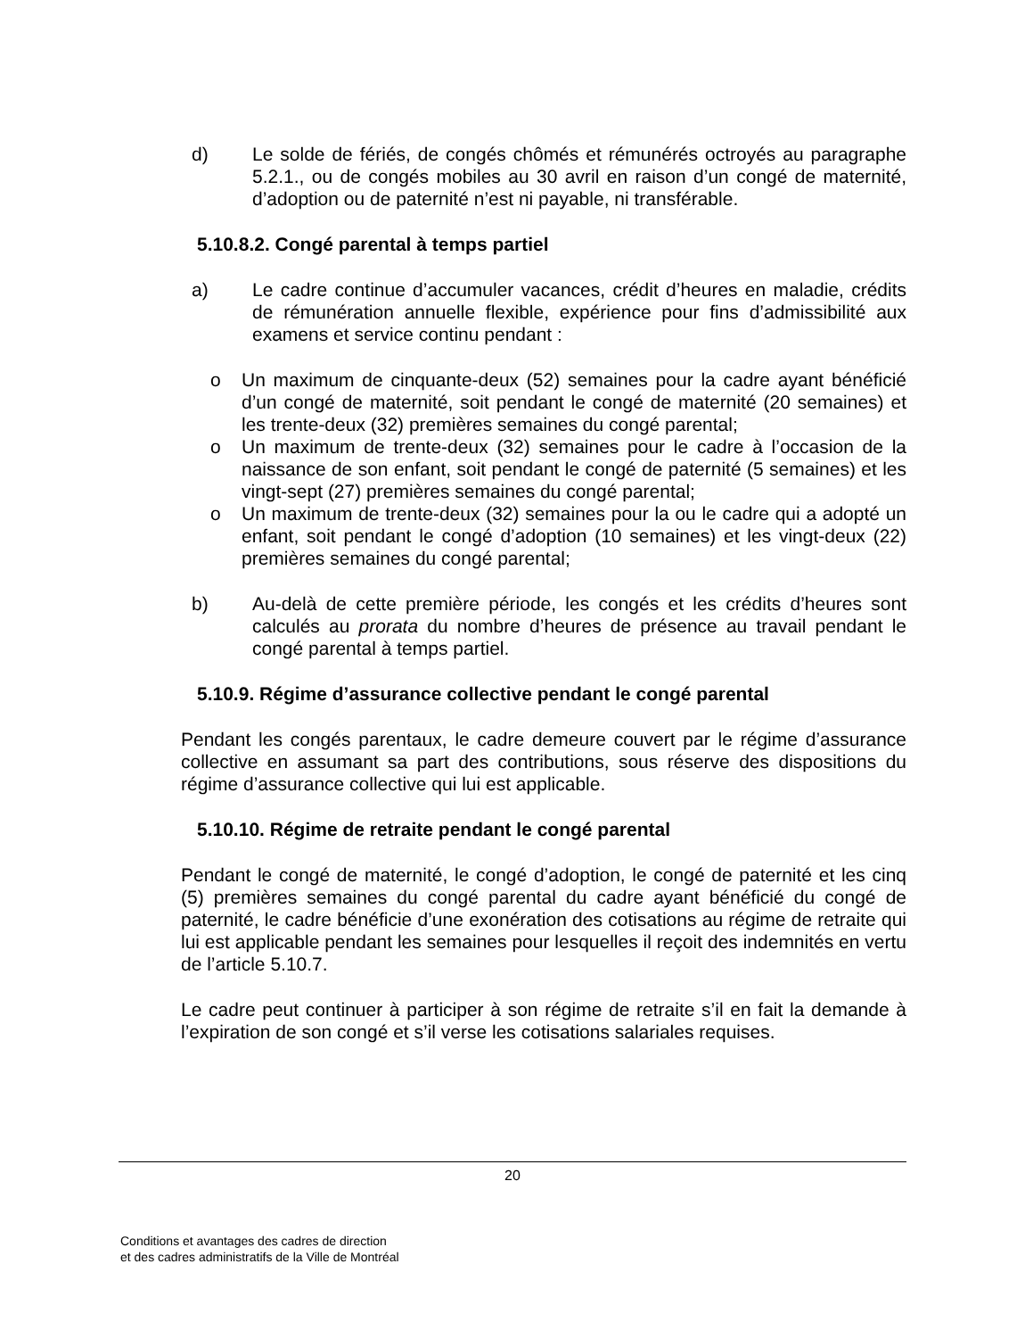d) Le solde de fériés, de congés chômés et rémunérés octroyés au paragraphe 5.2.1., ou de congés mobiles au 30 avril en raison d’un congé de maternité, d’adoption ou de paternité n’est ni payable, ni transférable.
5.10.8.2. Congé parental à temps partiel
a) Le cadre continue d’accumuler vacances, crédit d’heures en maladie, crédits de rémunération annuelle flexible, expérience pour fins d’admissibilité aux examens et service continu pendant :
o Un maximum de cinquante-deux (52) semaines pour la cadre ayant bénéficié d’un congé de maternité, soit pendant le congé de maternité (20 semaines) et les trente-deux (32) premières semaines du congé parental;
o Un maximum de trente-deux (32) semaines pour le cadre à l’occasion de la naissance de son enfant, soit pendant le congé de paternité (5 semaines) et les vingt-sept (27) premières semaines du congé parental;
o Un maximum de trente-deux (32) semaines pour la ou le cadre qui a adopté un enfant, soit pendant le congé d’adoption (10 semaines) et les vingt-deux (22) premières semaines du congé parental;
b) Au-delà de cette première période, les congés et les crédits d’heures sont calculés au prorata du nombre d’heures de présence au travail pendant le congé parental à temps partiel.
5.10.9. Régime d’assurance collective pendant le congé parental
Pendant les congés parentaux, le cadre demeure couvert par le régime d’assurance collective en assumant sa part des contributions, sous réserve des dispositions du régime d’assurance collective qui lui est applicable.
5.10.10. Régime de retraite pendant le congé parental
Pendant le congé de maternité, le congé d’adoption, le congé de paternité et les cinq (5) premières semaines du congé parental du cadre ayant bénéficié du congé de paternité, le cadre bénéficie d’une exonération des cotisations au régime de retraite qui lui est applicable pendant les semaines pour lesquelles il reçoit des indemnités en vertu de l’article 5.10.7.
Le cadre peut continuer à participer à son régime de retraite s’il en fait la demande à l’expiration de son congé et s’il verse les cotisations salariales requises.
20
Conditions et avantages des cadres de direction
et des cadres administratifs de la Ville de Montréal